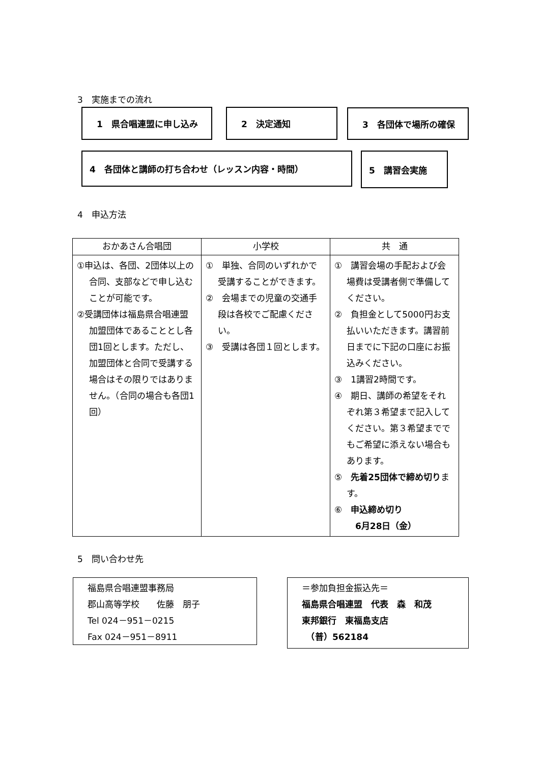3　実施までの流れ
1　県合唱連盟に申し込み 2　決定通知 3　各団体で場所の確保
4　各団体と講師の打ち合わせ（レッスン内容・時間） 5　講習会実施
4　申込方法
| おかあさん合唱団 | 小学校 | 共 通 |
| --- | --- | --- |
| ①申込は、各団、2団体以上の合同、支部などで申し込むことが可能です。 ②受講団体は福島県合唱連盟加盟団体であることとし各団1回とします。ただし、加盟団体と合同で受講する場合はその限りではありません。（合同の場合も各団1回） | ① 単独、合同のいずれかで受講することができます。 ② 会場までの児童の交通手段は各校でご配慮ください。 ③ 受講は各団１回とします。 | ① 講習会場の手配および会場費は受講者側で準備してください。 ② 負担金として5000円お支払いいただきます。講習前日までに下記の口座にお振込みください。 ③ 1講習2時間です。 ④ 期日、講師の希望をそれぞれ第３希望まで記入してください。第３希望まででもご希望に添えない場合もあります。 ⑤ 先着25団体で締め切り ます。 ⑥ 申込締め切り 6月28日（金） |
5　問い合わせ先
福島県合唱連盟事務局
郡山高等学校　　佐藤　朋子
Tel 024－951－0215
Fax 024－951－8911
＝参加負担金振込先＝
福島県合唱連盟　代表　森　和茂
東邦銀行　東福島支店
　（普）562184